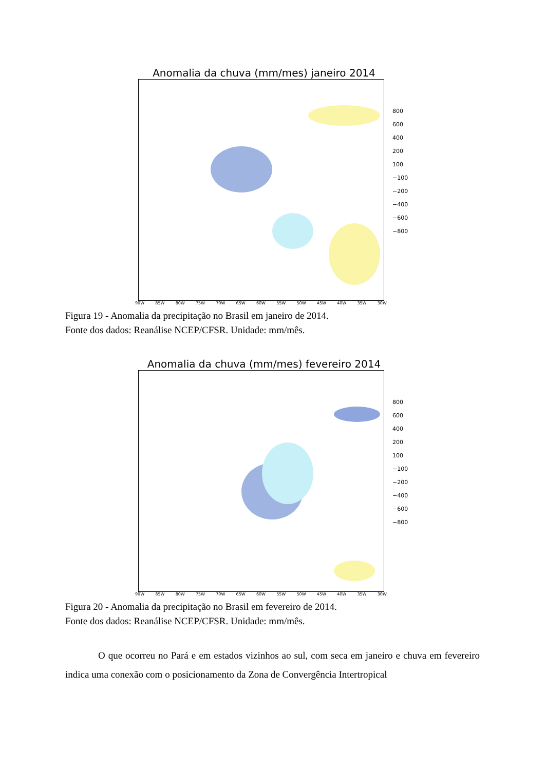Anomalia da chuva (mm/mes) janeiro 2014
90W 85W 80W 75W 70W 65W 60W 55W 50W 45W 40W 35W 30W
800
600
400
200
100
−100
−200
−400
−600
−800
Figura 19 - Anomalia da precipitação no Brasil em janeiro de 2014.
Fonte dos dados: Reanálise NCEP/CFSR. Unidade: mm/mês.
Anomalia da chuva (mm/mes) fevereiro 2014
90W 85W 80W 75W 70W 65W 60W 55W 50W 45W 40W 35W 30W
800
600
400
200
100
−100
−200
−400
−600
−800
Figura 20 - Anomalia da precipitação no Brasil em fevereiro de 2014.
Fonte dos dados: Reanálise NCEP/CFSR. Unidade: mm/mês.
O que ocorreu no Pará e em estados vizinhos ao sul, com seca em janeiro e chuva em fevereiro indica uma conexão com o posicionamento da Zona de Convergência Intertropical